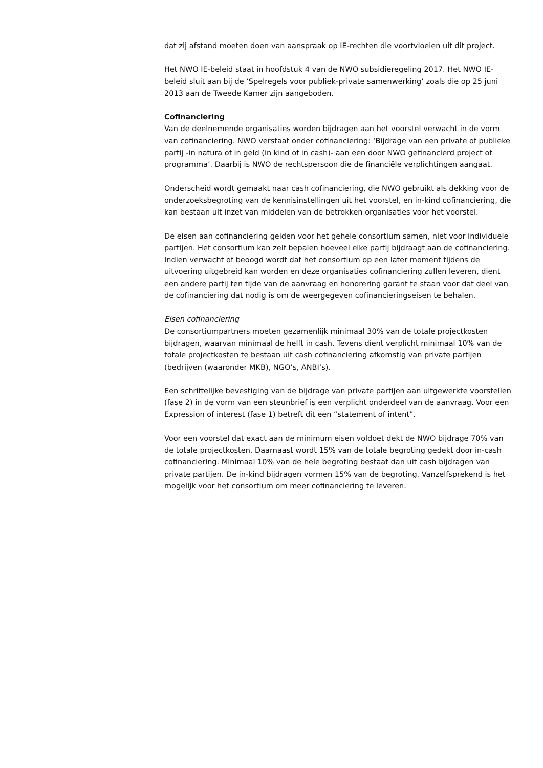dat zij afstand moeten doen van aanspraak op IE-rechten die voortvloeien uit dit project.
Het NWO IE-beleid staat in hoofdstuk 4 van de NWO subsidieregeling 2017. Het NWO IE-beleid sluit aan bij de ‘Spelregels voor publiek-private samenwerking’ zoals die op 25 juni 2013 aan de Tweede Kamer zijn aangeboden.
Cofinanciering
Van de deelnemende organisaties worden bijdragen aan het voorstel verwacht in de vorm van cofinanciering. NWO verstaat onder cofinanciering: ‘Bijdrage van een private of publieke partij -in natura of in geld (in kind of in cash)- aan een door NWO gefinancierd project of programma’. Daarbij is NWO de rechtspersoon die de financiële verplichtingen aangaat.
Onderscheid wordt gemaakt naar cash cofinanciering, die NWO gebruikt als dekking voor de onderzoeksbegroting van de kennisinstellingen uit het voorstel, en in-kind cofinanciering, die kan bestaan uit inzet van middelen van de betrokken organisaties voor het voorstel.
De eisen aan cofinanciering gelden voor het gehele consortium samen, niet voor individuele partijen. Het consortium kan zelf bepalen hoeveel elke partij bijdraagt aan de cofinanciering. Indien verwacht of beoogd wordt dat het consortium op een later moment tijdens de uitvoering uitgebreid kan worden en deze organisaties cofinanciering zullen leveren, dient een andere partij ten tijde van de aanvraag en honorering garant te staan voor dat deel van de cofinanciering dat nodig is om de weergegeven cofinancieringseisen te behalen.
Eisen cofinanciering
De consortiumpartners moeten gezamenlijk minimaal 30% van de totale projectkosten bijdragen, waarvan minimaal de helft in cash. Tevens dient verplicht minimaal 10% van de totale projectkosten te bestaan uit cash cofinanciering afkomstig van private partijen (bedrijven (waaronder MKB), NGO’s, ANBI’s).
Een schriftelijke bevestiging van de bijdrage van private partijen aan uitgewerkte voorstellen (fase 2) in de vorm van een steunbrief is een verplicht onderdeel van de aanvraag. Voor een Expression of interest (fase 1) betreft dit een “statement of intent”.
Voor een voorstel dat exact aan de minimum eisen voldoet dekt de NWO bijdrage 70% van de totale projectkosten. Daarnaast wordt 15% van de totale begroting gedekt door in-cash cofinanciering. Minimaal 10% van de hele begroting bestaat dan uit cash bijdragen van private partijen. De in-kind bijdragen vormen 15% van de begroting. Vanzelfsprekend is het mogelijk voor het consortium om meer cofinanciering te leveren.